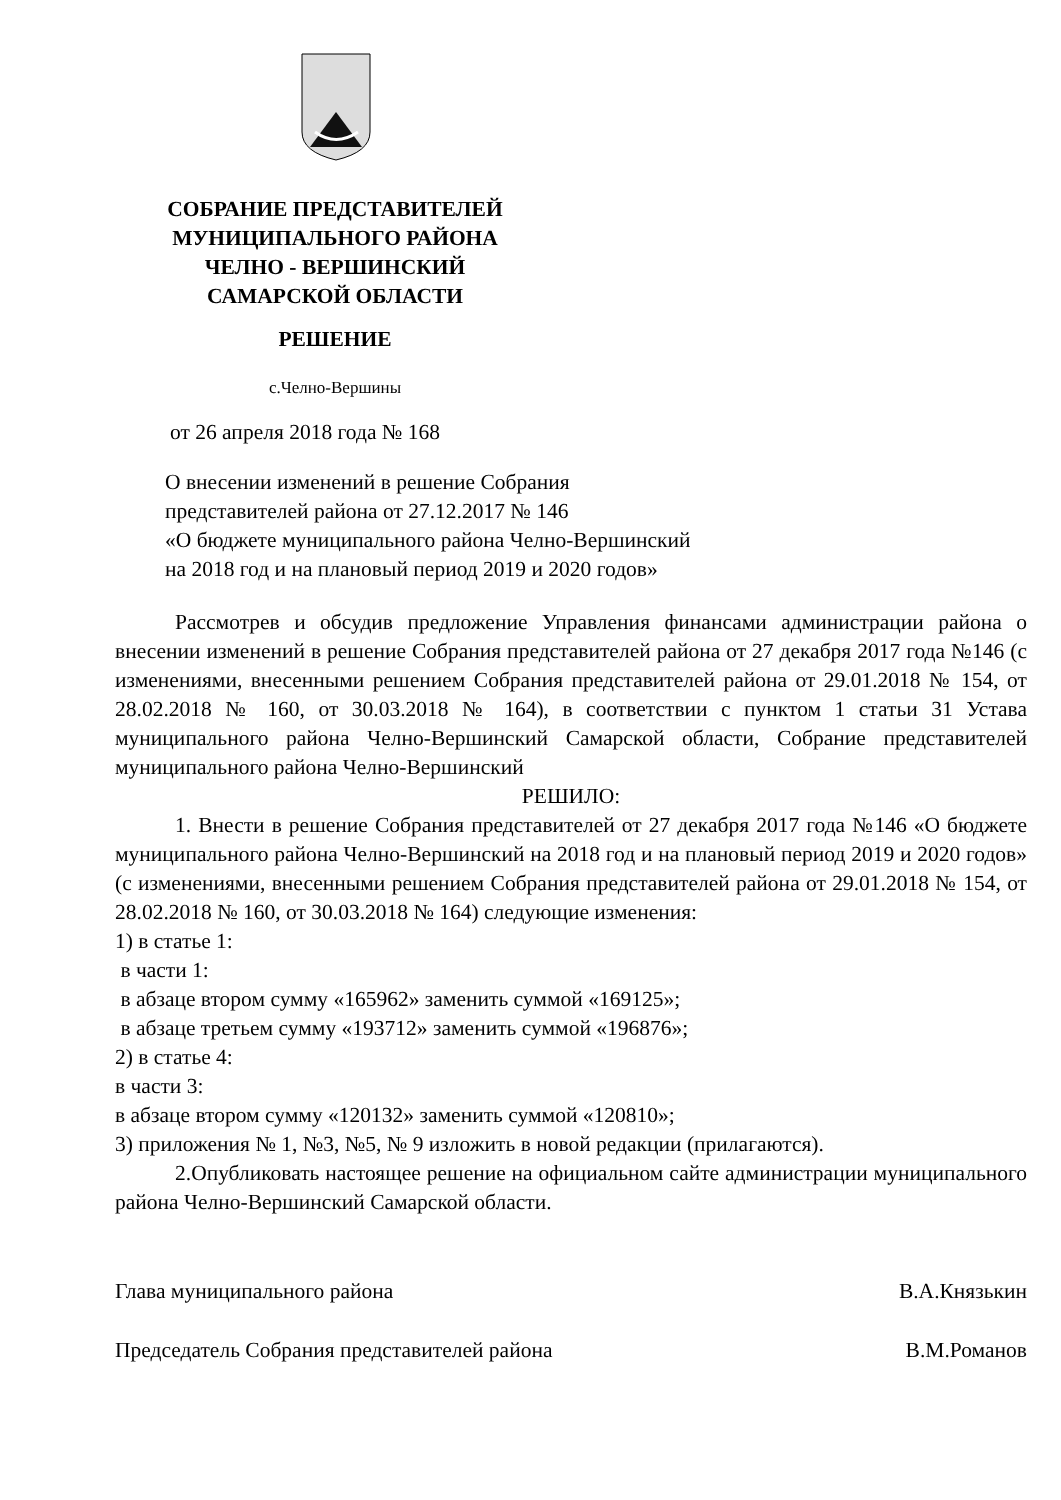СОБРАНИЕ ПРЕДСТАВИТЕЛЕЙ
МУНИЦИПАЛЬНОГО РАЙОНА
ЧЕЛНО - ВЕРШИНСКИЙ
САМАРСКОЙ ОБЛАСТИ
РЕШЕНИЕ
с.Челно-Вершины
от 26 апреля 2018 года № 168
О внесении изменений в решение Собрания
представителей района от 27.12.2017 № 146
«О бюджете муниципального района Челно-Вершинский
на 2018 год и на плановый период 2019 и 2020 годов»
Рассмотрев и обсудив предложение Управления финансами администрации района о внесении изменений в решение Собрания представителей района от 27 декабря 2017 года №146 (с изменениями, внесенными решением Собрания представителей района от 29.01.2018 № 154, от 28.02.2018 № 160, от 30.03.2018 № 164), в соответствии с пунктом 1 статьи 31 Устава муниципального района Челно-Вершинский Самарской области, Собрание представителей муниципального района Челно-Вершинский
РЕШИЛО:
1. Внести в решение Собрания представителей от 27 декабря 2017 года №146 «О бюджете муниципального района Челно-Вершинский на 2018 год и на плановый период 2019 и 2020 годов» (с изменениями, внесенными решением Собрания представителей района от 29.01.2018 № 154, от 28.02.2018 № 160, от 30.03.2018 № 164) следующие изменения:
1) в статье 1:
в части 1:
в абзаце втором сумму «165962» заменить суммой «169125»;
в абзаце третьем сумму «193712» заменить суммой «196876»;
2) в статье 4:
в части 3:
в абзаце втором сумму «120132» заменить суммой «120810»;
3) приложения № 1, №3, №5, № 9 изложить в новой редакции (прилагаются).
2.Опубликовать настоящее решение на официальном сайте администрации муниципального района Челно-Вершинский Самарской области.
Глава муниципального района В.А.Князькин
Председатель Собрания представителей района В.М.Романов